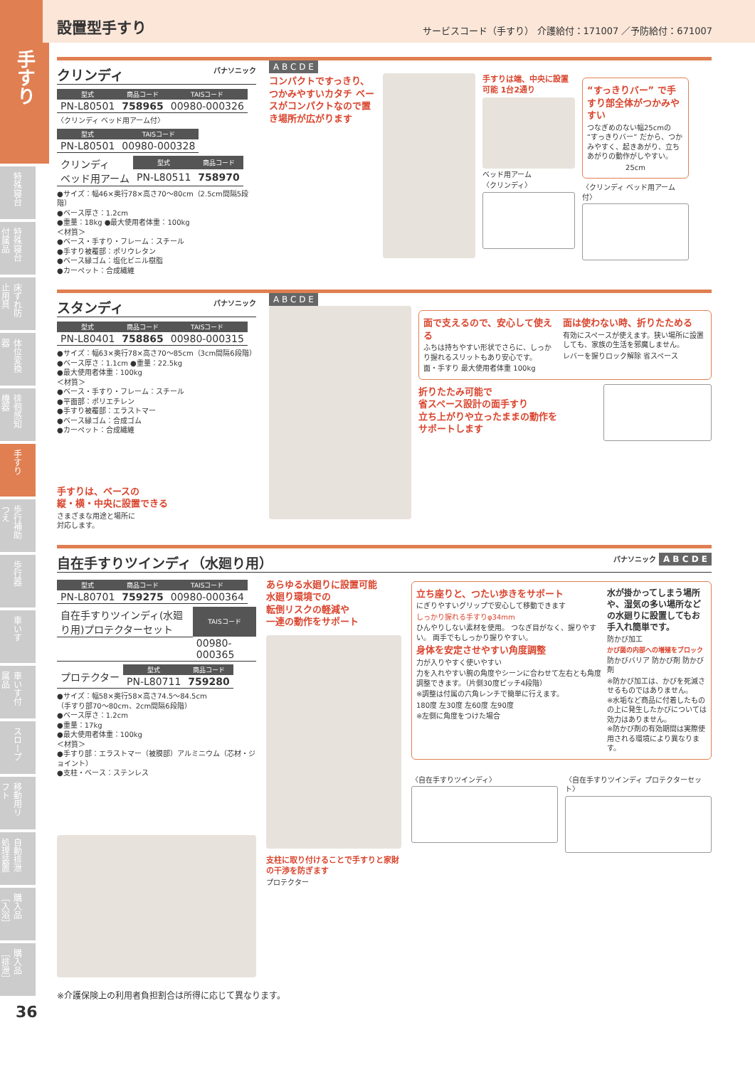手すり
特殊寝台
特殊寝台付属品
床ずれ防止用具
体位変換器
徘徊感知機器
手すり
歩行補助つえ
歩行器
車いす
車いす付属品
スロープ
移動用リフト
自動排泄処理装置
購入品［入浴］
購入品［排泄］
36
設置型手すり
サービスコード（手すり） 介護給付：171007 ／予防給付：671007
クリンディ パナソニック
| 型式 | 商品コード | TAISコード |
| --- | --- | --- |
| PN-L80501 | 758965 | 00980-000326 |
〈クリンディ ベッド用アーム付〉
| 型式 | TAISコード |
| --- | --- |
| PN-L80501 | 00980-000328 |
| クリンディ ベッド用アーム | 型式 | 商品コード |
| | PN-L80511 | 758970 |
●サイズ：幅46×奥行78×高さ70～80cm（2.5cm間隔5段階）
●ベース厚さ：1.2cm
●重量：18kg ●最大使用者体重：100kg
＜材質＞
●ベース・手すり・フレーム：スチール
●手すり被覆部：ポリウレタン
●ベース縁ゴム：塩化ビニル樹脂
●カーペット：合成繊維
A B C D E
コンパクトですっきり、つかみやすいカタチ ベースがコンパクトなので置き場所が広がります
手すりは端、中央に設置可能 1台2通り
ベッド用アーム
〈クリンディ〉
“すっきりバー” で手すり部全体がつかみやすい
つなぎめのない幅25cmの “すっきりバー” だから、つかみやすく、起きあがり、立ちあがりの動作がしやすい。
25cm
〈クリンディ ベッド用アーム付〉
スタンディ パナソニック
| 型式 | 商品コード | TAISコード |
| --- | --- | --- |
| PN-L80401 | 758865 | 00980-000315 |
●サイズ：幅63×奥行78×高さ70～85cm（3cm間隔6段階）
●ベース厚さ：1.1cm ●重量：22.5kg
●最大使用者体重：100kg
＜材質＞
●ベース・手すり・フレーム：スチール
●平面部：ポリエチレン
●手すり被覆部：エラストマー
●ベース縁ゴム：合成ゴム
●カーペット：合成繊維
手すりは、ベースの
縦・横・中央に設置できる
さまざまな用途と場所に
対応します。
A B C D E
面で支えるので、安心して使える
ふちは持ちやすい形状でさらに、しっかり握れるスリットもあり安心です。
面・手すり 最大使用者体重 100kg
面は使わない時、折りたためる
有効にスペースが使えます。狭い場所に設置しても、家族の生活を邪魔しません。
レバーを握りロック解除 省スペース
折りたたみ可能で
省スペース設計の面手すり
立ち上がりや立ったままの動作を
サポートします
自在手すりツインディ（水廻り用） パナソニック A B C D E
| 型式 | 商品コード | TAISコード |
| --- | --- | --- |
| PN-L80701 | 759275 | 00980-000364 |
| 自在手すりツインディ(水廻り用)プロテクターセット | TAISコード |
| | 00980-000365 |
| プロテクター | 型式 | 商品コード |
| | PN-L80711 | 759280 |
●サイズ：幅58×奥行58×高さ74.5～84.5cm
（手すり部70～80cm、2cm間隔6段階）
●ベース厚さ：1.2cm
●重量：17kg
●最大使用者体重：100kg
＜材質＞
●手すり部：エラストマー（被膜部）アルミニウム（芯材・ジョイント）
●支柱・ベース：ステンレス
あらゆる水廻りに設置可能
水廻り環境での
転倒リスクの軽減や
一連の動作をサポート
支柱に取り付けることで手すりと家財の干渉を防ぎます
プロテクター
立ち座りと、つたい歩きをサポート
にぎりやすいグリップで安心して移動できます
しっかり握れる手すりφ34mm
ひんやりしない素材を使用。 つなぎ目がなく、握りやすい。 両手でもしっかり握りやすい。
身体を安定させやすい角度調整
力が入りやすく使いやすい
力を入れやすい腕の角度やシーンに合わせて左右とも角度調整できます。（片側30度ピッチ4段階）
※調整は付属の六角レンチで簡単に行えます。
180度 左30度 左60度 左90度
※左側に角度をつけた場合
水が掛かってしまう場所や、湿気の多い場所などの水廻りに設置してもお手入れ簡単です。
防かび加工
かび菌の内部への増殖をブロック
防かびバリア 防かび剤 防かび剤
※防かび加工は、かびを死滅させるものではありません。
※水垢など商品に付着したものの上に発生したかびについては効力はありません。
※防かび剤の有効期間は実際使用される環境により異なります。
〈自在手すりツインディ〉 〈自在手すりツインディ プロテクターセット〉
※介護保険上の利用者負担割合は所得に応じて異なります。